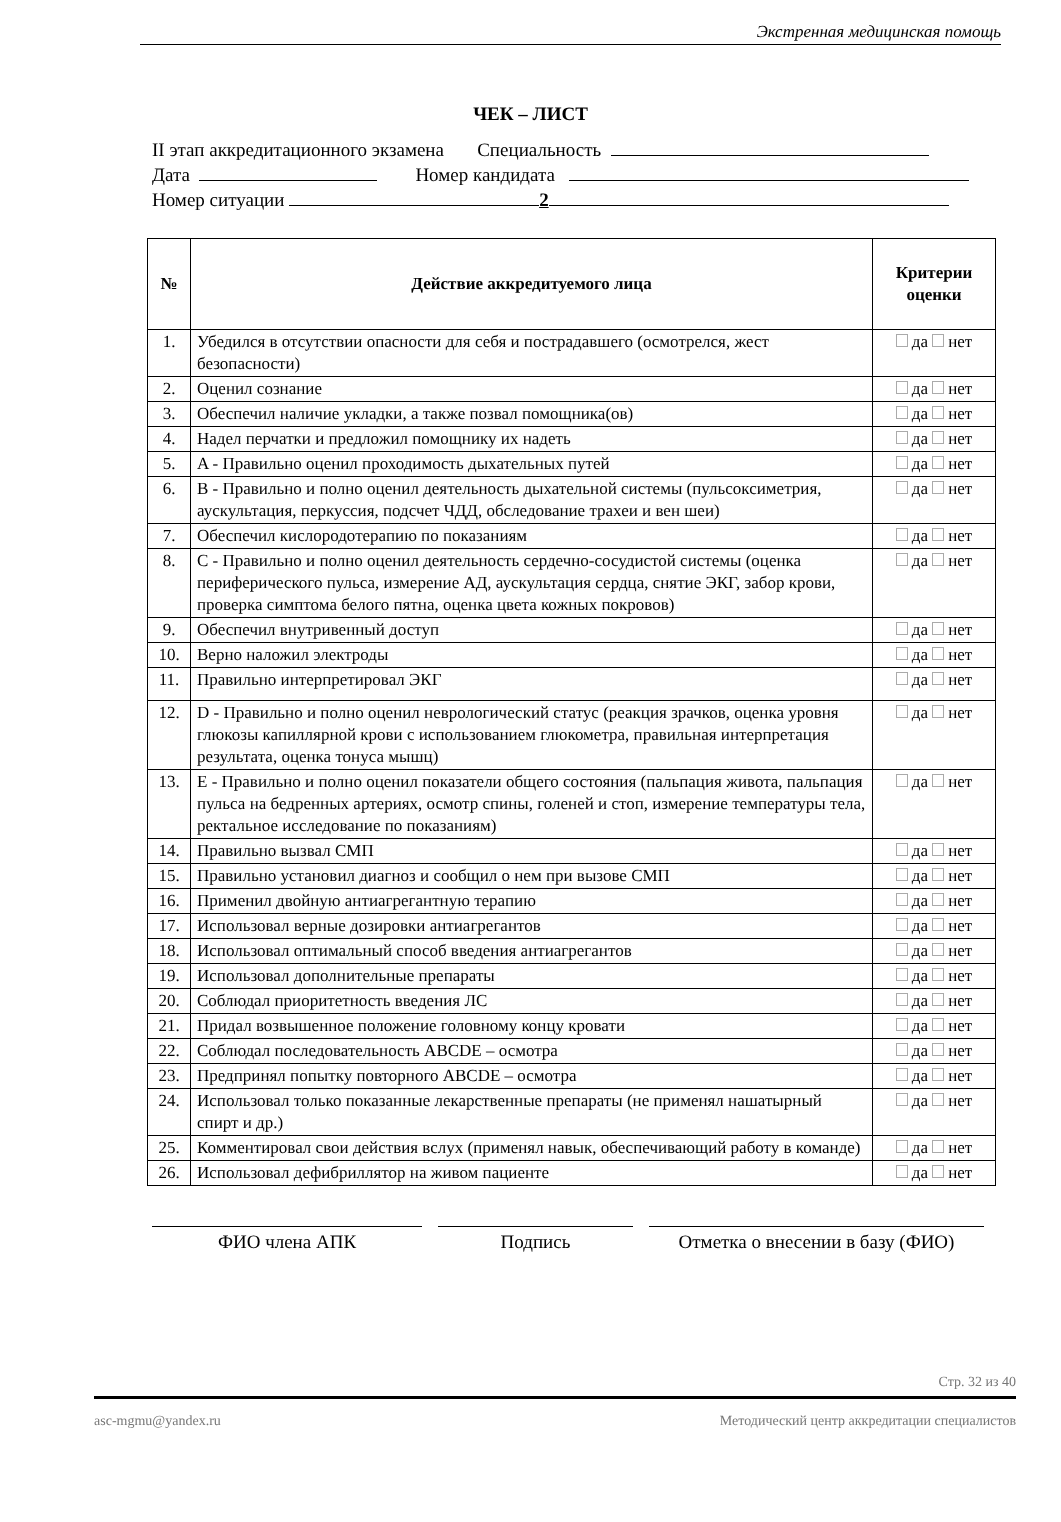Экстренная медицинская помощь
ЧЕК – ЛИСТ
II этап аккредитационного экзамена Специальность
Дата Номер кандидата
Номер ситуации 2
| № | Действие аккредитуемого лица | Критерии оценки |
| --- | --- | --- |
| 1. | Убедился в отсутствии опасности для себя и пострадавшего (осмотрелся, жест безопасности) | да нет |
| 2. | Оценил сознание | да нет |
| 3. | Обеспечил наличие укладки, а также позвал помощника(ов) | да нет |
| 4. | Надел перчатки и предложил помощнику их надеть | да нет |
| 5. | A - Правильно оценил проходимость дыхательных путей | да нет |
| 6. | B - Правильно и полно оценил деятельность дыхательной системы (пульсоксиметрия, аускультация, перкуссия, подсчет ЧДД, обследование трахеи и вен шеи) | да нет |
| 7. | Обеспечил кислородотерапию по показаниям | да нет |
| 8. | C - Правильно и полно оценил деятельность сердечно-сосудистой системы (оценка периферического пульса, измерение АД, аускультация сердца, снятие ЭКГ, забор крови, проверка симптома белого пятна, оценка цвета кожных покровов) | да нет |
| 9. | Обеспечил внутривенный доступ | да нет |
| 10. | Верно наложил электроды | да нет |
| 11. | Правильно интерпретировал ЭКГ | да нет |
| 12. | D - Правильно и полно оценил неврологический статус (реакция зрачков, оценка уровня глюкозы капиллярной крови с использованием глюкометра, правильная интерпретация результата, оценка тонуса мышц) | да нет |
| 13. | E - Правильно и полно оценил показатели общего состояния (пальпация живота, пальпация пульса на бедренных артериях, осмотр спины, голеней и стоп, измерение температуры тела, ректальное исследование по показаниям) | да нет |
| 14. | Правильно вызвал СМП | да нет |
| 15. | Правильно установил диагноз и сообщил о нем при вызове СМП | да нет |
| 16. | Применил двойную антиагрегантную терапию | да нет |
| 17. | Использовал верные дозировки антиагрегантов | да нет |
| 18. | Использовал оптимальный способ введения антиагрегантов | да нет |
| 19. | Использовал дополнительные препараты | да нет |
| 20. | Соблюдал приоритетность введения ЛС | да нет |
| 21. | Придал возвышенное положение головному концу кровати | да нет |
| 22. | Соблюдал последовательность ABCDE – осмотра | да нет |
| 23. | Предпринял попытку повторного ABCDE – осмотра | да нет |
| 24. | Использовал только показанные лекарственные препараты (не применял нашатырный спирт и др.) | да нет |
| 25. | Комментировал свои действия вслух (применял навык, обеспечивающий работу в команде) | да нет |
| 26. | Использовал дефибриллятор на живом пациенте | да нет |
ФИО члена АПК Подпись Отметка о внесении в базу (ФИО)
Стр. 32 из 40
asc-mgmu@yandex.ru Методический центр аккредитации специалистов